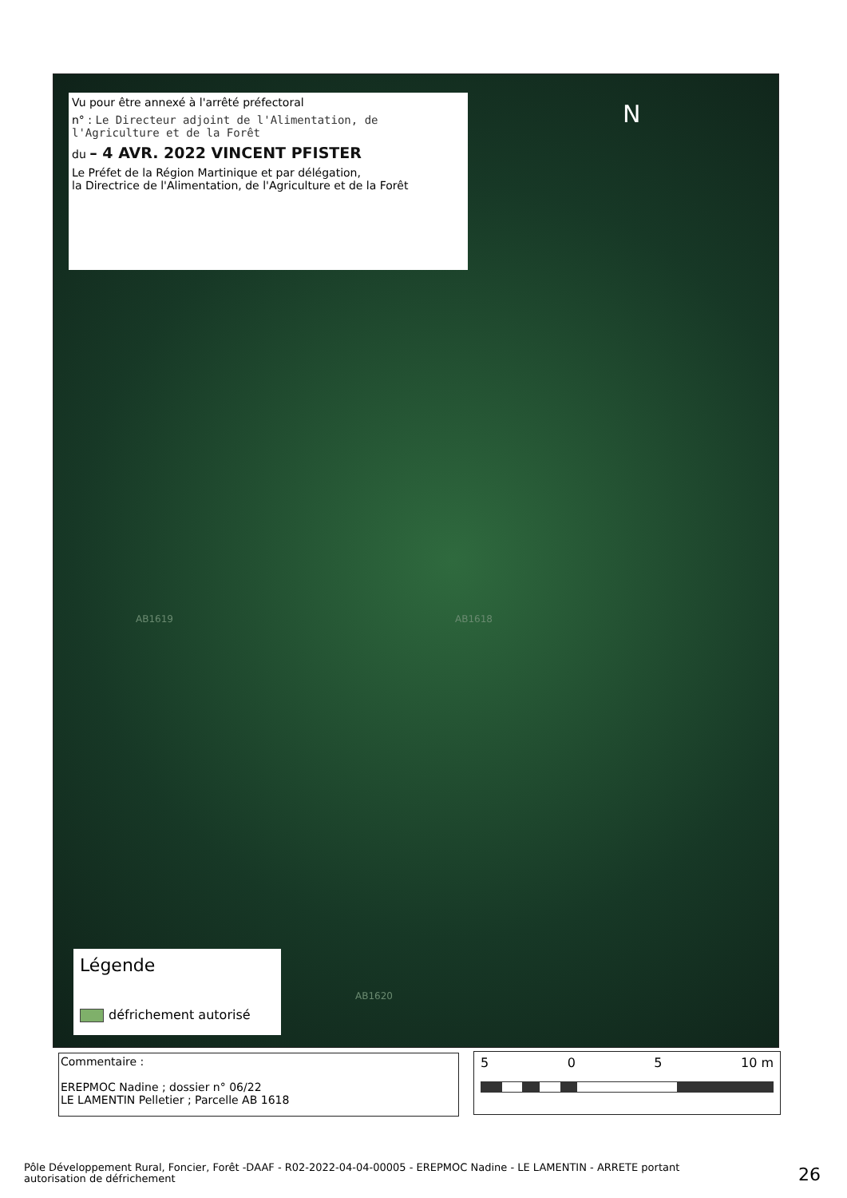Vu pour être annexé à l'arrêté préfectoral
n° : Le Directeur adjoint de l'Alimentation, de l'Agriculture et de la Forêt
du – 4 AVR. 2022 VINCENT PFISTER
Le Préfet de la Région Martinique et par délégation,
la Directrice de l'Alimentation, de l'Agriculture et de la Forêt
N
AB1619 AB1618
AB1620
Légende
défrichement autorisé
Commentaire :
EREPMOC Nadine ; dossier n° 06/22
LE LAMENTIN Pelletier ; Parcelle AB 1618
5 0 5 10 m
Pôle Développement Rural, Foncier, Forêt -DAAF - R02-2022-04-04-00005 - EREPMOC Nadine - LE LAMENTIN - ARRETE portant autorisation de défrichement
26